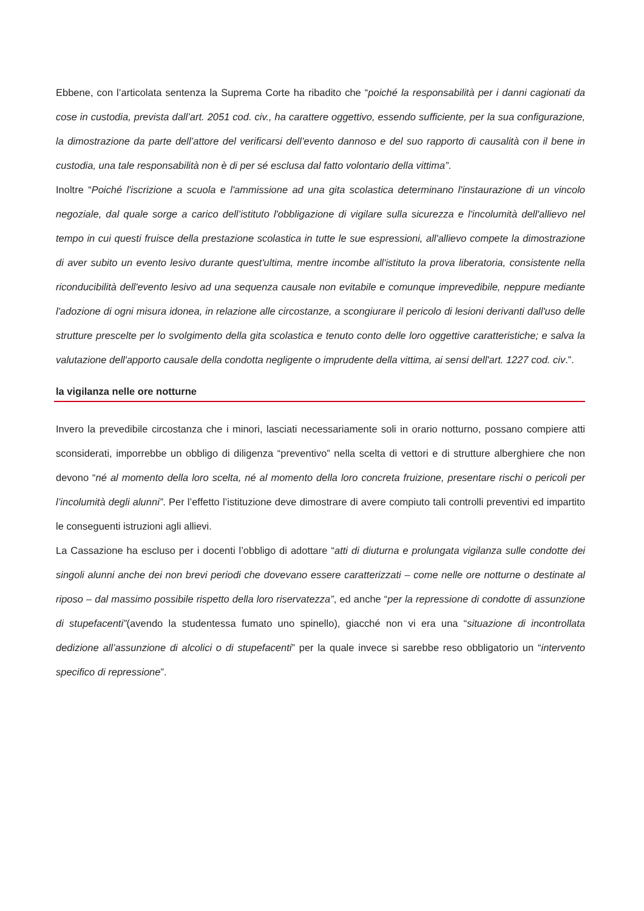Ebbene, con l’articolata sentenza la Suprema Corte ha ribadito che “poiché la responsabilità per i danni cagionati da cose in custodia, prevista dall’art. 2051 cod. civ., ha carattere oggettivo, essendo sufficiente, per la sua configurazione, la dimostrazione da parte dell’attore del verificarsi dell’evento dannoso e del suo rapporto di causalità con il bene in custodia, una tale responsabilità non è di per sé esclusa dal fatto volontario della vittima”.
Inoltre “Poiché l'iscrizione a scuola e l'ammissione ad una gita scolastica determinano l'instaurazione di un vincolo negoziale, dal quale sorge a carico dell’istituto l'obbligazione di vigilare sulla sicurezza e l'incolumità dell'allievo nel tempo in cui questi fruisce della prestazione scolastica in tutte le sue espressioni, all'allievo compete la dimostrazione di aver subito un evento lesivo durante quest'ultima, mentre incombe all'istituto la prova liberatoria, consistente nella riconducibilità dell'evento lesivo ad una sequenza causale non evitabile e comunque imprevedibile, neppure mediante l'adozione di ogni misura idonea, in relazione alle circostanze, a scongiurare il pericolo di lesioni derivanti dall'uso delle strutture prescelte per lo svolgimento della gita scolastica e tenuto conto delle loro oggettive caratteristiche; e salva la valutazione dell'apporto causale della condotta negligente o imprudente della vittima, ai sensi dell'art. 1227 cod. civ.”.
la vigilanza nelle ore notturne
Invero la prevedibile circostanza che i minori, lasciati necessariamente soli in orario notturno, possano compiere atti sconsiderati, imporrebbe un obbligo di diligenza “preventivo” nella scelta di vettori e di strutture alberghiere che non devono “né al momento della loro scelta, né al momento della loro concreta fruizione, presentare rischi o pericoli per l’incolumità degli alunni”. Per l’effetto l’istituzione deve dimostrare di avere compiuto tali controlli preventivi ed impartito le conseguenti istruzioni agli allievi.
La Cassazione ha escluso per i docenti l’obbligo di adottare “atti di diuturna e prolungata vigilanza sulle condotte dei singoli alunni anche dei non brevi periodi che dovevano essere caratterizzati – come nelle ore notturne o destinate al riposo – dal massimo possibile rispetto della loro riservatezza”, ed anche “per la repressione di condotte di assunzione di stupefacenti”(avendo la studentessa fumato uno spinello), giacché non vi era una “situazione di incontrollata dedizione all’assunzione di alcolici o di stupefacenti” per la quale invece si sarebbe reso obbligatorio un “intervento specifico di repressione”.